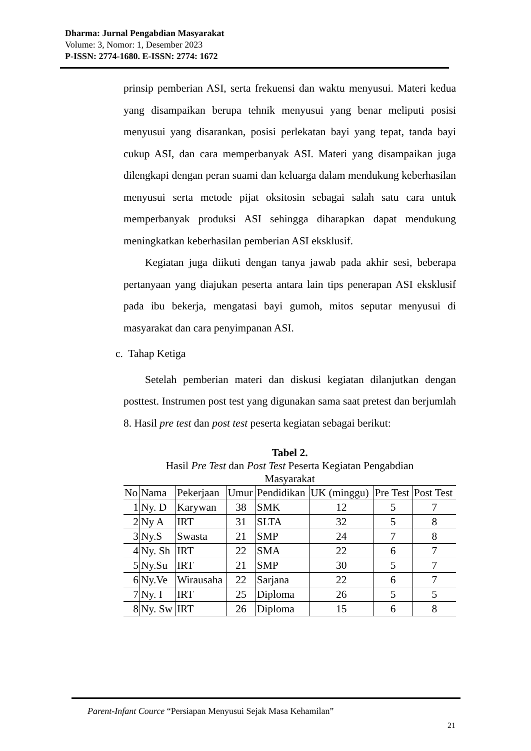Dharma: Jurnal Pengabdian Masyarakat
Volume: 3, Nomor: 1, Desember 2023
P-ISSN: 2774-1680. E-ISSN: 2774: 1672
prinsip pemberian ASI, serta frekuensi dan waktu menyusui. Materi kedua yang disampaikan berupa tehnik menyusui yang benar meliputi posisi menyusui yang disarankan, posisi perlekatan bayi yang tepat, tanda bayi cukup ASI, dan cara memperbanyak ASI. Materi yang disampaikan juga dilengkapi dengan peran suami dan keluarga dalam mendukung keberhasilan menyusui serta metode pijat oksitosin sebagai salah satu cara untuk memperbanyak produksi ASI sehingga diharapkan dapat mendukung meningkatkan keberhasilan pemberian ASI eksklusif.
Kegiatan juga diikuti dengan tanya jawab pada akhir sesi, beberapa pertanyaan yang diajukan peserta antara lain tips penerapan ASI eksklusif pada ibu bekerja, mengatasi bayi gumoh, mitos seputar menyusui di masyarakat dan cara penyimpanan ASI.
c. Tahap Ketiga
Setelah pemberian materi dan diskusi kegiatan dilanjutkan dengan posttest. Instrumen post test yang digunakan sama saat pretest dan berjumlah 8. Hasil pre test dan post test peserta kegiatan sebagai berikut:
Tabel 2.
Hasil Pre Test dan Post Test Peserta Kegiatan Pengabdian
Masyarakat
| No | Nama | Pekerjaan | Umur | Pendidikan | UK (minggu) | Pre Test | Post Test |
| --- | --- | --- | --- | --- | --- | --- | --- |
| 1 | Ny. D | Karywan | 38 | SMK | 12 | 5 | 7 |
| 2 | Ny A | IRT | 31 | SLTA | 32 | 5 | 8 |
| 3 | Ny.S | Swasta | 21 | SMP | 24 | 7 | 8 |
| 4 | Ny. Sh | IRT | 22 | SMA | 22 | 6 | 7 |
| 5 | Ny.Su | IRT | 21 | SMP | 30 | 5 | 7 |
| 6 | Ny.Ve | Wirausaha | 22 | Sarjana | 22 | 6 | 7 |
| 7 | Ny. I | IRT | 25 | Diploma | 26 | 5 | 5 |
| 8 | Ny. Sw | IRT | 26 | Diploma | 15 | 6 | 8 |
Parent-Infant Cource “Persiapan Menyusui Sejak Masa Kehamilan”
21